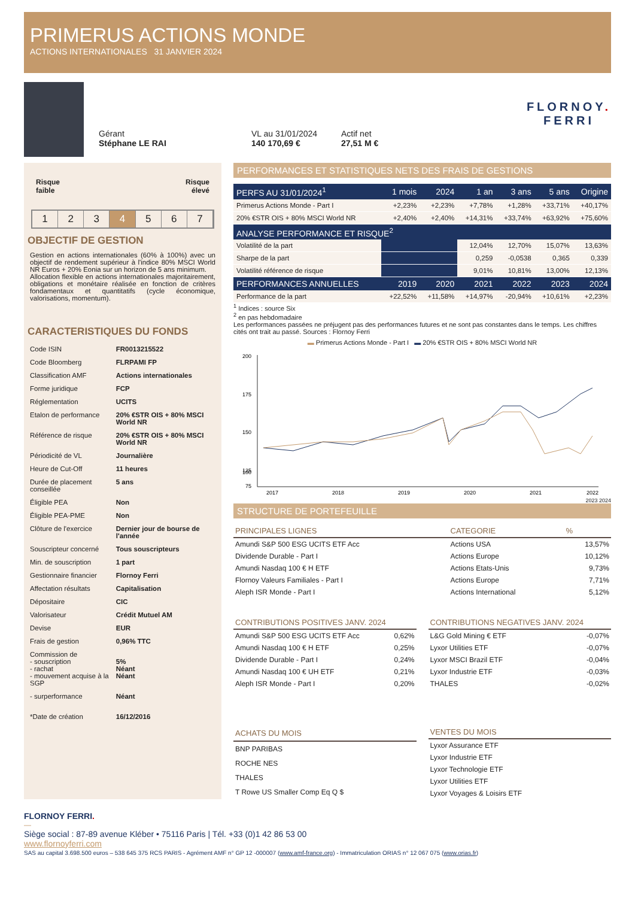PRIMERUS ACTIONS MONDE
ACTIONS INTERNATIONALES 31 JANVIER 2024
Gérant
Stéphane LE RAI
VL au 31/01/2024
140 170,69 €
Actif net
27,51 M €
FLORNOY.
FERRI
Risque
faible Risque
élevé
1 2 3 4 5 6 7
OBJECTIF DE GESTION
Gestion en actions internationales (60% à 100%) avec un objectif de rendement supérieur à l'indice 80% MSCI World NR Euros + 20% Eonia sur un horizon de 5 ans minimum.
Allocation flexible en actions internationales majoritairement, obligations et monétaire réalisée en fonction de critères fondamentaux et quantitatifs (cycle économique, valorisations, momentum).
CARACTERISTIQUES DU FONDS
| Code ISIN | FR0013215522 |
| Code Bloomberg | FLRPAMI FP |
| Classification AMF | Actions internationales |
| Forme juridique | FCP |
| Réglementation | UCITS |
| Etalon de performance | 20% €STR OIS + 80% MSCI World NR |
| Référence de risque | 20% €STR OIS + 80% MSCI World NR |
| Périodicité de VL | Journalière |
| Heure de Cut-Off | 11 heures |
| Durée de placement conseillée | 5 ans |
| Éligible PEA | Non |
| Éligible PEA-PME | Non |
| Clôture de l'exercice | Dernier jour de bourse de l'année |
| Souscripteur concerné | Tous souscripteurs |
| Min. de souscription | 1 part |
| Gestionnaire financier | Flornoy Ferri |
| Affectation résultats | Capitalisation |
| Dépositaire | CIC |
| Valorisateur | Crédit Mutuel AM |
| Devise | EUR |
| Frais de gestion | 0,96% TTC |
| Commission de - souscription - rachat - mouvement acquise à la SGP | 5% Néant Néant |
| - surperformance | Néant |
| *Date de création | 16/12/2016 |
PERFORMANCES ET STATISTIQUES NETS DES FRAIS DE GESTIONS
| PERFS AU 31/01/2024<sup>1</sup> | 1 mois | 2024 | 1 an | 3 ans | 5 ans | Origine |
| --- | --- | --- | --- | --- | --- | --- |
| Primerus Actions Monde - Part I | +2,23% | +2,23% | +7,78% | +1,28% | +33,71% | +40,17% |
| 20% €STR OIS + 80% MSCI World NR | +2,40% | +2,40% | +14,31% | +33,74% | +63,92% | +75,60% |
| ANALYSE PERFORMANCE ET RISQUE<sup>2</sup> | | | | | | |
| Volatilité de la part | | | 12,04% | 12,70% | 15,07% | 13,63% |
| Sharpe de la part | | | 0,259 | -0,0538 | 0,365 | 0,339 |
| Volatilité référence de risque | | | 9,01% | 10,81% | 13,00% | 12,13% |
| PERFORMANCES ANNUELLES | 2019 | 2020 | 2021 | 2022 | 2023 | 2024 |
| Performance de la part | +22,52% | +11,58% | +14,97% | -20,94% | +10,61% | +2,23% |
<sup>1</sup> Indices : source Six
<sup>2</sup> en pas hebdomadaire
Les performances passées ne préjugent pas des performances futures et ne sont pas constantes dans le temps. Les chiffres cités ont trait au passé. Sources : Flornoy Ferri
▬ Primerus Actions Monde - Part I ▬ 20% €STR OIS + 80% MSCI World NR
200
175
150
125
100
75
2017
2018
2019
2020
2021
2022
2023 2024
STRUCTURE DE PORTEFEUILLE
| PRINCIPALES LIGNES | CATEGORIE | % |
| --- | --- | --- |
| Amundi S&P 500 ESG UCITS ETF Acc | Actions USA | 13,57% |
| Dividende Durable - Part I | Actions Europe | 10,12% |
| Amundi Nasdaq 100 € H ETF | Actions Etats-Unis | 9,73% |
| Flornoy Valeurs Familiales - Part I | Actions Europe | 7,71% |
| Aleph ISR Monde - Part I | Actions International | 5,12% |
| CONTRIBUTIONS POSITIVES JANV. 2024 | |
| --- | --- |
| Amundi S&P 500 ESG UCITS ETF Acc | 0,62% |
| Amundi Nasdaq 100 € H ETF | 0,25% |
| Dividende Durable - Part I | 0,24% |
| Amundi Nasdaq 100 € UH ETF | 0,21% |
| Aleph ISR Monde - Part I | 0,20% |
| CONTRIBUTIONS NEGATIVES JANV. 2024 | |
| --- | --- |
| L&G Gold Mining € ETF | -0,07% |
| Lyxor Utilities ETF | -0,07% |
| Lyxor MSCI Brazil ETF | -0,04% |
| Lyxor Industrie ETF | -0,03% |
| THALES | -0,02% |
| ACHATS DU MOIS |
| --- |
| BNP PARIBAS |
| ROCHE NES |
| THALES |
| T Rowe US Smaller Comp Eq Q $ |
| VENTES DU MOIS |
| --- |
| Lyxor Assurance ETF |
| Lyxor Industrie ETF |
| Lyxor Technologie ETF |
| Lyxor Utilities ETF |
| Lyxor Voyages & Loisirs ETF |
FLORNOY FERRI.
—
Siège social : 87-89 avenue Kléber • 75116 Paris | Tél. +33 (0)1 42 86 53 00
www.flornoyferri.com
SAS au capital 3.698.500 euros – 538 645 375 RCS PARIS - Agrément AMF n° GP 12 -000007 (www.amf-france.org) - Immatriculation ORIAS n° 12 067 075 (www.orias.fr)